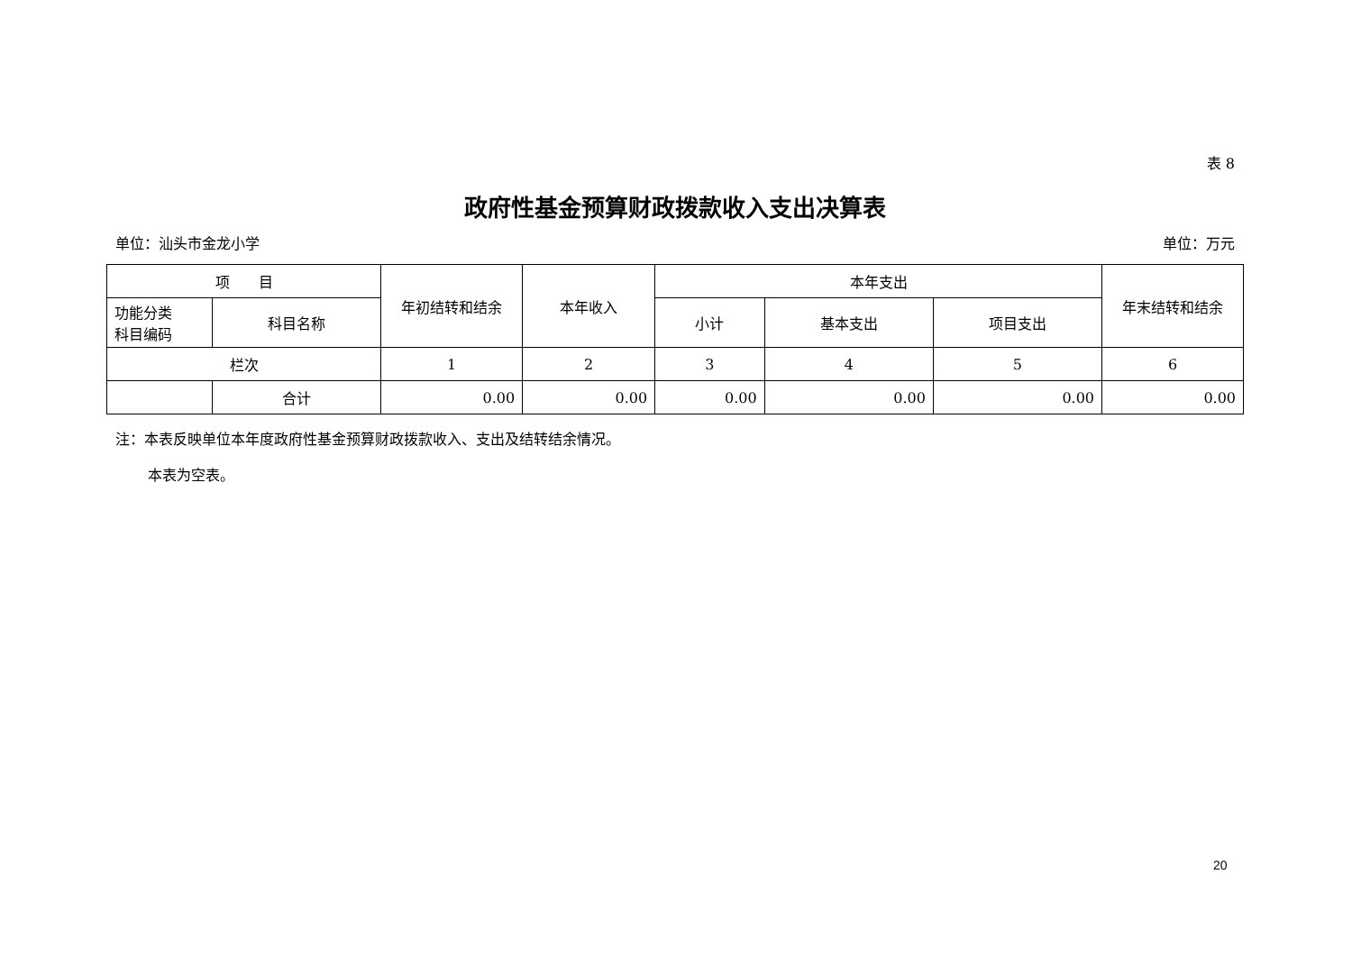表 8
政府性基金预算财政拨款收入支出决算表
单位：汕头市金龙小学 单位：万元
| 项 目 | | 年初结转和结余 | 本年收入 | 本年支出 | | | 年末结转和结余 |
| --- | --- | --- | --- | --- | --- | --- | --- |
| 功能分类 科目编码 | 科目名称 | | | 小计 | 基本支出 | 项目支出 | |
| 栏次 | | 1 | 2 | 3 | 4 | 5 | 6 |
| | 合计 | 0.00 | 0.00 | 0.00 | 0.00 | 0.00 | 0.00 |
注：本表反映单位本年度政府性基金预算财政拨款收入、支出及结转结余情况。
本表为空表。
20